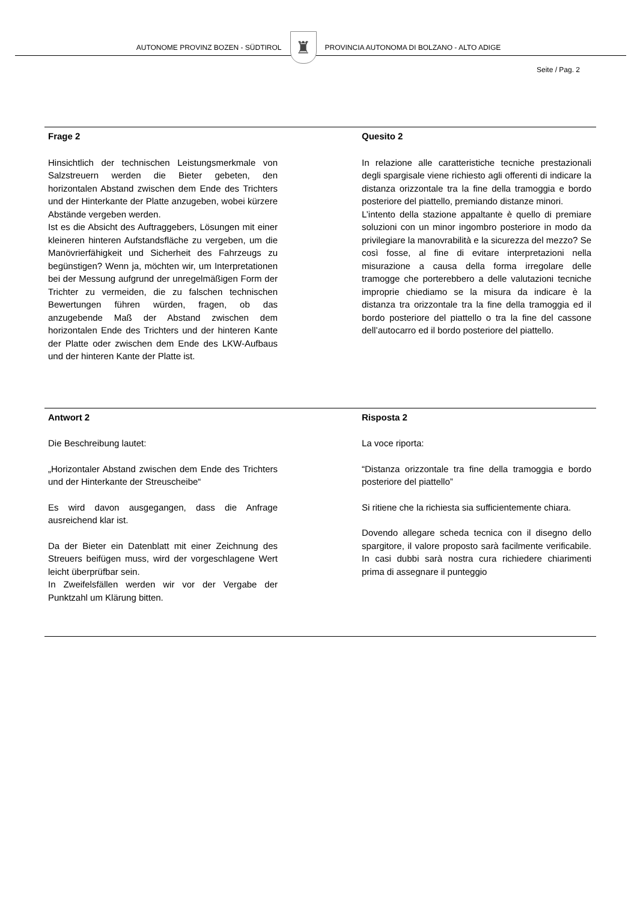AUTONOME PROVINZ BOZEN - SÜDTIROL
♜
PROVINCIA AUTONOMA DI BOLZANO - ALTO ADIGE
Seite / Pag. 2
Frage 2
Hinsichtlich der technischen Leistungsmerkmale von Salzstreuern werden die Bieter gebeten, den horizontalen Abstand zwischen dem Ende des Trichters und der Hinterkante der Platte anzugeben, wobei kürzere Abstände vergeben werden.
Ist es die Absicht des Auftraggebers, Lösungen mit einer kleineren hinteren Aufstandsfläche zu vergeben, um die Manövrierfähigkeit und Sicherheit des Fahrzeugs zu begünstigen? Wenn ja, möchten wir, um Interpretationen bei der Messung aufgrund der unregelmäßigen Form der Trichter zu vermeiden, die zu falschen technischen Bewertungen führen würden, fragen, ob das anzugebende Maß der Abstand zwischen dem horizontalen Ende des Trichters und der hinteren Kante der Platte oder zwischen dem Ende des LKW-Aufbaus und der hinteren Kante der Platte ist.
Quesito 2
In relazione alle caratteristiche tecniche prestazionali degli spargisale viene richiesto agli offerenti di indicare la distanza orizzontale tra la fine della tramoggia e bordo posteriore del piattello, premiando distanze minori.
L’intento della stazione appaltante è quello di premiare soluzioni con un minor ingombro posteriore in modo da privilegiare la manovrabilità e la sicurezza del mezzo? Se così fosse, al fine di evitare interpretazioni nella misurazione a causa della forma irregolare delle tramogge che porterebbero a delle valutazioni tecniche improprie chiediamo se la misura da indicare è la distanza tra orizzontale tra la fine della tramoggia ed il bordo posteriore del piattello o tra la fine del cassone dell’autocarro ed il bordo posteriore del piattello.
Antwort 2
Die Beschreibung lautet:
„Horizontaler Abstand zwischen dem Ende des Trichters und der Hinterkante der Streuscheibe“
Es wird davon ausgegangen, dass die Anfrage ausreichend klar ist.
Da der Bieter ein Datenblatt mit einer Zeichnung des Streuers beifügen muss, wird der vorgeschlagene Wert leicht überprüfbar sein.
In Zweifelsfällen werden wir vor der Vergabe der Punktzahl um Klärung bitten.
Risposta 2
La voce riporta:
“Distanza orizzontale tra fine della tramoggia e bordo posteriore del piattello”
Si ritiene che la richiesta sia sufficientemente chiara.
Dovendo allegare scheda tecnica con il disegno dello spargitore, il valore proposto sarà facilmente verificabile. In casi dubbi sarà nostra cura richiedere chiarimenti prima di assegnare il punteggio